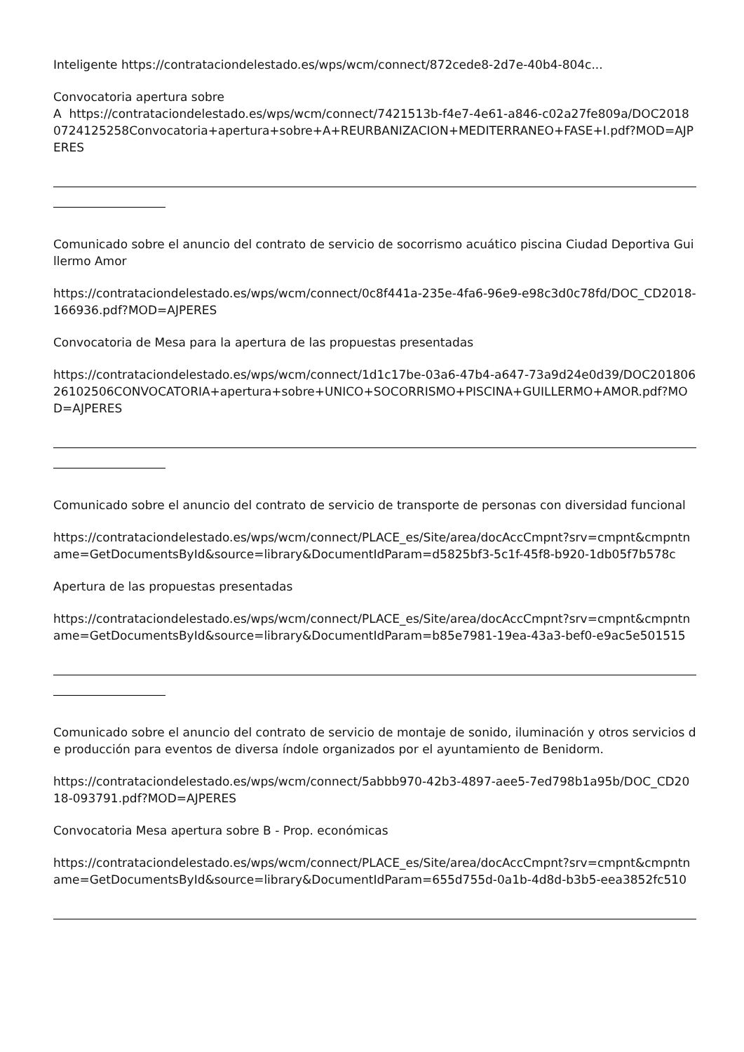Inteligente https://contrataciondelestado.es/wps/wcm/connect/872cede8-2d7e-40b4-804c...
Convocatoria apertura sobre
A https://contrataciondelestado.es/wps/wcm/connect/7421513b-f4e7-4e61-a846-c02a27fe809a/DOC20180724125258Convocatoria+apertura+sobre+A+REURBANIZACION+MEDITERRANEO+FASE+I.pdf?MOD=AJPERES
Comunicado sobre el anuncio del contrato de servicio de socorrismo acuático piscina Ciudad Deportiva Guillermo Amor
https://contrataciondelestado.es/wps/wcm/connect/0c8f441a-235e-4fa6-96e9-e98c3d0c78fd/DOC_CD2018-166936.pdf?MOD=AJPERES
Convocatoria de Mesa para la apertura de las propuestas presentadas
https://contrataciondelestado.es/wps/wcm/connect/1d1c17be-03a6-47b4-a647-73a9d24e0d39/DOC20180626102506CONVOCATORIA+apertura+sobre+UNICO+SOCORRISMO+PISCINA+GUILLERMO+AMOR.pdf?MOD=AJPERES
Comunicado sobre el anuncio del contrato de servicio de transporte de personas con diversidad funcional
https://contrataciondelestado.es/wps/wcm/connect/PLACE_es/Site/area/docAccCmpnt?srv=cmpnt&cmpntname=GetDocumentsById&source=library&DocumentIdParam=d5825bf3-5c1f-45f8-b920-1db05f7b578c
Apertura de las propuestas presentadas
https://contrataciondelestado.es/wps/wcm/connect/PLACE_es/Site/area/docAccCmpnt?srv=cmpnt&cmpntname=GetDocumentsById&source=library&DocumentIdParam=b85e7981-19ea-43a3-bef0-e9ac5e501515
Comunicado sobre el anuncio del contrato de servicio de montaje de sonido, iluminación y otros servicios de producción para eventos de diversa índole organizados por el ayuntamiento de Benidorm.
https://contrataciondelestado.es/wps/wcm/connect/5abbb970-42b3-4897-aee5-7ed798b1a95b/DOC_CD2018-093791.pdf?MOD=AJPERES
Convocatoria Mesa apertura sobre B - Prop. económicas
https://contrataciondelestado.es/wps/wcm/connect/PLACE_es/Site/area/docAccCmpnt?srv=cmpnt&cmpntname=GetDocumentsById&source=library&DocumentIdParam=655d755d-0a1b-4d8d-b3b5-eea3852fc510